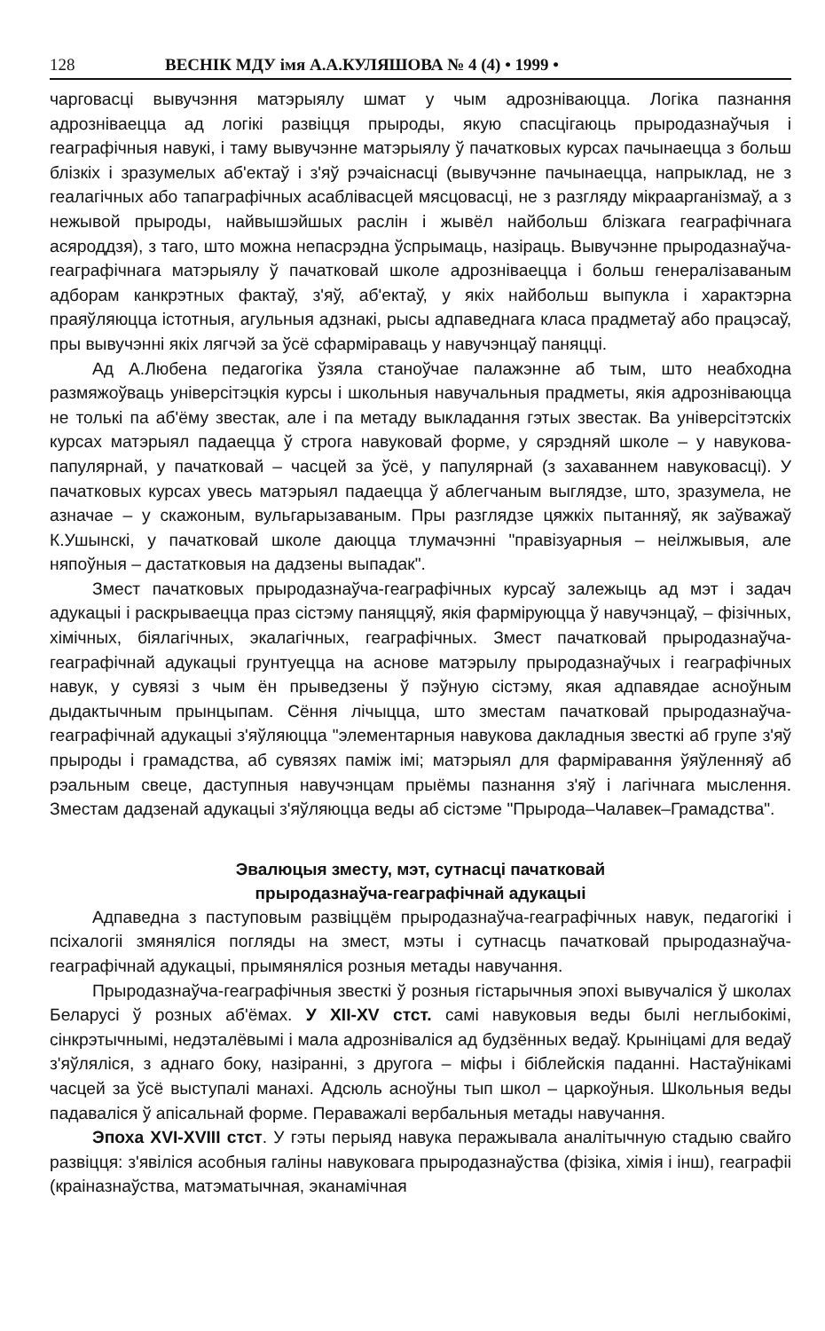128 ВЕСНІК МДУ імя А.А.КУЛЯШОВА № 4 (4) • 1999 •
чарговасці вывучэння матэрыялу шмат у чым адрозніваюцца. Логіка пазнання адрозніваецца ад логікі развіцця прыроды, якую спасцігаюць прыродазнаўчыя і геаграфічныя навукі, і таму вывучэнне матэрыялу ў пачатковых курсах пачынаецца з больш блізкіх і зразумелых аб'ектаў і з'яў рэчаіснасці (вывучэнне пачынаецца, напрыклад, не з геалагічных або тапаграфічных асаблівасцей мясцовасці, не з разгляду мікраарганізмаў, а з нежывой прыроды, найвышэйшых раслін і жывёл найбольш блізкага геаграфічнага асяроддзя), з таго, што можна непасрэдна ўспрымаць, назіраць. Вывучэнне прыродазнаўча-геаграфічнага матэрыялу ў пачатковай школе адрозніваецца і больш генералізаваным адборам канкрэтных фактаў, з'яў, аб'ектаў, у якіх найбольш выпукла і характэрна праяўляюцца істотныя, агульныя адзнакі, рысы адпаведнага класа прадметаў або працэсаў, пры вывучэнні якіх лягчэй за ўсё сфарміраваць у навучэнцаў паняцці.
Ад А.Любена педагогіка ўзяла станоўчае палажэнне аб тым, што неабходна размяжоўваць універсітэцкія курсы і школьныя навучальныя прадметы, якія адрозніваюцца не толькі па аб'ёму звестак, але і па метаду выкладання гэтых звестак. Ва універсітэтскіх курсах матэрыял падаецца ў строга навуковай форме, у сярэдняй школе – у навукова-папулярнай, у пачатковай – часцей за ўсё, у папулярнай (з захаваннем навуковасці). У пачатковых курсах увесь матэрыял падаецца ў аблегчаным выглядзе, што, зразумела, не азначае – у скажоным, вульгарызаваным. Пры разглядзе цяжкіх пытанняў, як заўважаў К.Ушынскі, у пачатковай школе даюцца тлумачэнні "правізуарныя – неілжывыя, але няпоўныя – дастатковыя на дадзены выпадак".
Змест пачатковых прыродазнаўча-геаграфічных курсаў залежыць ад мэт і задач адукацыі і раскрываецца праз сістэму паняццяў, якія фарміруюцца ў навучэнцаў, – фізічных, хімічных, біялагічных, экалагічных, геаграфічных. Змест пачатковай прыродазнаўча-геаграфічнай адукацыі грунтуецца на аснове матэрылу прыродазнаўчых і геаграфічных навук, у сувязі з чым ён прыведзены ў пэўную сістэму, якая адпавядае асноўным дыдактычным прынцыпам. Сёння лічыцца, што зместам пачатковай прыродазнаўча-геаграфічнай адукацыі з'яўляюцца "элементарныя навукова дакладныя звесткі аб групе з'яў прыроды і грамадства, аб сувязях паміж імі; матэрыял для фарміравання ўяўленняў аб рэальным свеце, даступныя навучэнцам прыёмы пазнання з'яў і лагічнага мыслення. Зместам дадзенай адукацыі з'яўляюцца веды аб сістэме "Прырода–Чалавек–Грамадства".
Эвалюцыя зместу, мэт, сутнасці пачатковай
прыродазнаўча-геаграфічнай адукацыі
Адпаведна з паступовым развіццём прыродазнаўча-геаграфічных навук, педагогікі і псіхалогіі змяняліся погляды на змест, мэты і сутнасць пачатковай прыродазнаўча-геаграфічнай адукацыі, прымяняліся розныя метады навучання.
Прыродазнаўча-геаграфічныя звесткі ў розныя гістарычныя эпохі вывучаліся ў школах Беларусі ў розных аб'ёмах. У XII-XV стст. самі навуковыя веды былі неглыбокімі, сінкрэтычнымі, недэталёвымі і мала адрозніваліся ад будзённых ведаў. Крыніцамі для ведаў з'яўляліся, з аднаго боку, назіранні, з другога – міфы і біблейскія паданні. Настаўнікамі часцей за ўсё выступалі манахі. Адсюль асноўны тып школ – царкоўныя. Школьныя веды падаваліся ў апісальнай форме. Пераважалі вербальныя метады навучання.
Эпоха XVI-XVIII стст. У гэты перыяд навука перажывала аналітычную стадыю свайго развіцця: з'явіліся асобныя галіны навуковага прыродазнаўства (фізіка, хімія і інш), геаграфіі (краіназнаўства, матэматычная, эканамічная